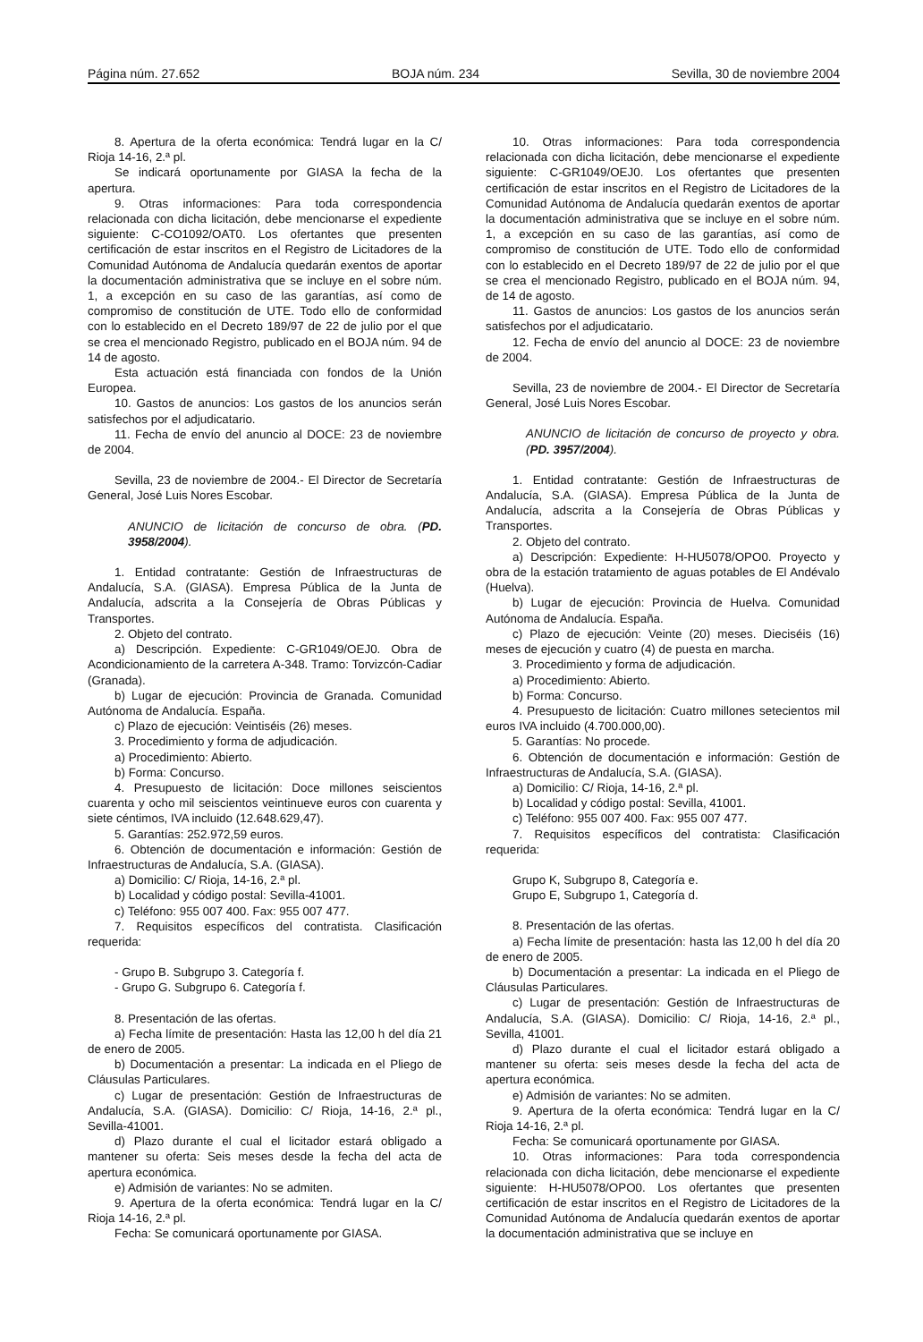Página núm. 27.652 BOJA núm. 234 Sevilla, 30 de noviembre 2004
8. Apertura de la oferta económica: Tendrá lugar en la C/ Rioja 14-16, 2.ª pl.
Se indicará oportunamente por GIASA la fecha de la apertura.
9. Otras informaciones: Para toda correspondencia relacionada con dicha licitación, debe mencionarse el expediente siguiente: C-CO1092/OAT0. Los ofertantes que presenten certificación de estar inscritos en el Registro de Licitadores de la Comunidad Autónoma de Andalucía quedarán exentos de aportar la documentación administrativa que se incluye en el sobre núm. 1, a excepción en su caso de las garantías, así como de compromiso de constitución de UTE. Todo ello de conformidad con lo establecido en el Decreto 189/97 de 22 de julio por el que se crea el mencionado Registro, publicado en el BOJA núm. 94 de 14 de agosto.
Esta actuación está financiada con fondos de la Unión Europea.
10. Gastos de anuncios: Los gastos de los anuncios serán satisfechos por el adjudicatario.
11. Fecha de envío del anuncio al DOCE: 23 de noviembre de 2004.
Sevilla, 23 de noviembre de 2004.- El Director de Secretaría General, José Luis Nores Escobar.
ANUNCIO de licitación de concurso de obra. (PD. 3958/2004).
1. Entidad contratante: Gestión de Infraestructuras de Andalucía, S.A. (GIASA). Empresa Pública de la Junta de Andalucía, adscrita a la Consejería de Obras Públicas y Transportes.
2. Objeto del contrato.
a) Descripción. Expediente: C-GR1049/OEJ0. Obra de Acondicionamiento de la carretera A-348. Tramo: Torvizcón-Cadiar (Granada).
b) Lugar de ejecución: Provincia de Granada. Comunidad Autónoma de Andalucía. España.
c) Plazo de ejecución: Veintiséis (26) meses.
3. Procedimiento y forma de adjudicación.
a) Procedimiento: Abierto.
b) Forma: Concurso.
4. Presupuesto de licitación: Doce millones seiscientos cuarenta y ocho mil seiscientos veintinueve euros con cuarenta y siete céntimos, IVA incluido (12.648.629,47).
5. Garantías: 252.972,59 euros.
6. Obtención de documentación e información: Gestión de Infraestructuras de Andalucía, S.A. (GIASA).
a) Domicilio: C/ Rioja, 14-16, 2.ª pl.
b) Localidad y código postal: Sevilla-41001.
c) Teléfono: 955 007 400. Fax: 955 007 477.
7. Requisitos específicos del contratista. Clasificación requerida:
- Grupo B. Subgrupo 3. Categoría f.
- Grupo G. Subgrupo 6. Categoría f.
8. Presentación de las ofertas.
a) Fecha límite de presentación: Hasta las 12,00 h del día 21 de enero de 2005.
b) Documentación a presentar: La indicada en el Pliego de Cláusulas Particulares.
c) Lugar de presentación: Gestión de Infraestructuras de Andalucía, S.A. (GIASA). Domicilio: C/ Rioja, 14-16, 2.ª pl., Sevilla-41001.
d) Plazo durante el cual el licitador estará obligado a mantener su oferta: Seis meses desde la fecha del acta de apertura económica.
e) Admisión de variantes: No se admiten.
9. Apertura de la oferta económica: Tendrá lugar en la C/ Rioja 14-16, 2.ª pl.
Fecha: Se comunicará oportunamente por GIASA.
10. Otras informaciones: Para toda correspondencia relacionada con dicha licitación, debe mencionarse el expediente siguiente: C-GR1049/OEJ0. Los ofertantes que presenten certificación de estar inscritos en el Registro de Licitadores de la Comunidad Autónoma de Andalucía quedarán exentos de aportar la documentación administrativa que se incluye en el sobre núm. 1, a excepción en su caso de las garantías, así como de compromiso de constitución de UTE. Todo ello de conformidad con lo establecido en el Decreto 189/97 de 22 de julio por el que se crea el mencionado Registro, publicado en el BOJA núm. 94, de 14 de agosto.
11. Gastos de anuncios: Los gastos de los anuncios serán satisfechos por el adjudicatario.
12. Fecha de envío del anuncio al DOCE: 23 de noviembre de 2004.
Sevilla, 23 de noviembre de 2004.- El Director de Secretaría General, José Luis Nores Escobar.
ANUNCIO de licitación de concurso de proyecto y obra. (PD. 3957/2004).
1. Entidad contratante: Gestión de Infraestructuras de Andalucía, S.A. (GIASA). Empresa Pública de la Junta de Andalucía, adscrita a la Consejería de Obras Públicas y Transportes.
2. Objeto del contrato.
a) Descripción: Expediente: H-HU5078/OPO0. Proyecto y obra de la estación tratamiento de aguas potables de El Andévalo (Huelva).
b) Lugar de ejecución: Provincia de Huelva. Comunidad Autónoma de Andalucía. España.
c) Plazo de ejecución: Veinte (20) meses. Dieciséis (16) meses de ejecución y cuatro (4) de puesta en marcha.
3. Procedimiento y forma de adjudicación.
a) Procedimiento: Abierto.
b) Forma: Concurso.
4. Presupuesto de licitación: Cuatro millones setecientos mil euros IVA incluido (4.700.000,00).
5. Garantías: No procede.
6. Obtención de documentación e información: Gestión de Infraestructuras de Andalucía, S.A. (GIASA).
a) Domicilio: C/ Rioja, 14-16, 2.ª pl.
b) Localidad y código postal: Sevilla, 41001.
c) Teléfono: 955 007 400. Fax: 955 007 477.
7. Requisitos específicos del contratista: Clasificación requerida:
Grupo K, Subgrupo 8, Categoría e.
Grupo E, Subgrupo 1, Categoría d.
8. Presentación de las ofertas.
a) Fecha límite de presentación: hasta las 12,00 h del día 20 de enero de 2005.
b) Documentación a presentar: La indicada en el Pliego de Cláusulas Particulares.
c) Lugar de presentación: Gestión de Infraestructuras de Andalucía, S.A. (GIASA). Domicilio: C/ Rioja, 14-16, 2.ª pl., Sevilla, 41001.
d) Plazo durante el cual el licitador estará obligado a mantener su oferta: seis meses desde la fecha del acta de apertura económica.
e) Admisión de variantes: No se admiten.
9. Apertura de la oferta económica: Tendrá lugar en la C/ Rioja 14-16, 2.ª pl.
Fecha: Se comunicará oportunamente por GIASA.
10. Otras informaciones: Para toda correspondencia relacionada con dicha licitación, debe mencionarse el expediente siguiente: H-HU5078/OPO0. Los ofertantes que presenten certificación de estar inscritos en el Registro de Licitadores de la Comunidad Autónoma de Andalucía quedarán exentos de aportar la documentación administrativa que se incluye en